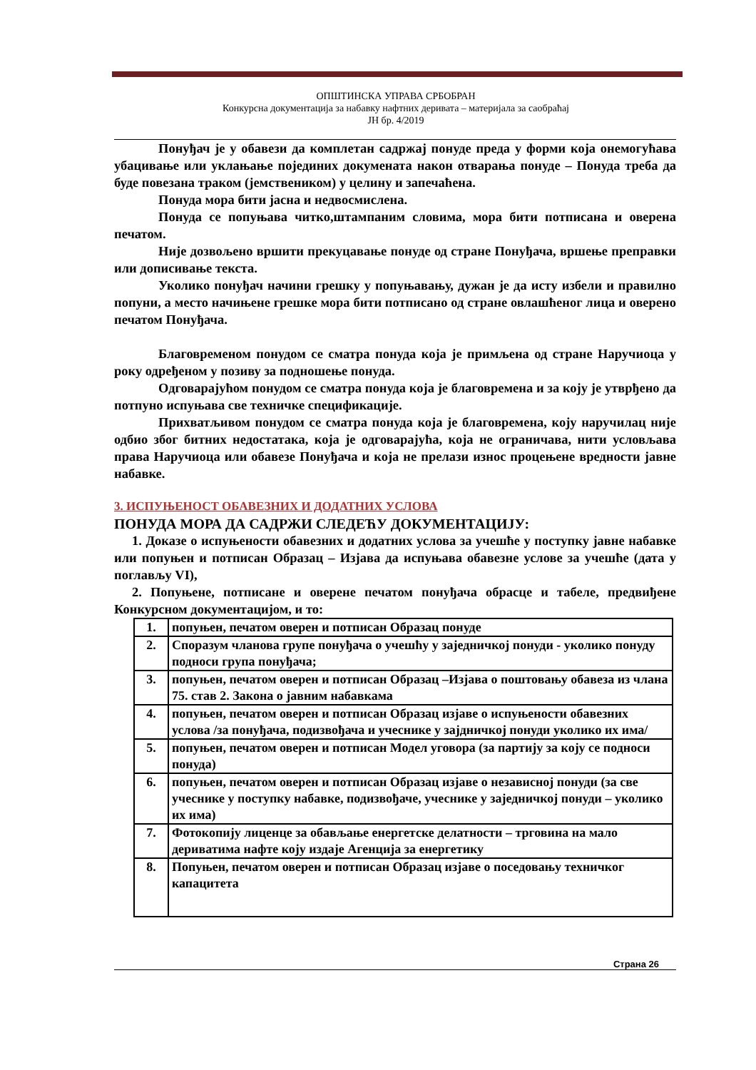ОПШТИНСКА УПРАВА СРБОБРАН
Конкурсна документација за набавку нафтних деривата – материјала за саобраћај
ЈН бр. 4/2019
Понуђач је у обавези да комплетан садржај понуде преда у форми која онемогућава убацивање или уклањање појединих докумената након отварања понуде – Понуда треба да буде повезана траком (јемствеником) у целину и запечаћена.
Понуда мора бити јасна и недвосмислена.
Понуда се попуњава читко,штампаним словима, мора бити потписана и оверена печатом.
Није дозвољено вршити прекуцавање понуде од стране Понуђача, вршење преправки или дописивање текста.
Уколико понуђач начини грешку у попуњавању, дужан је да исту избели и правилно попуни, а место начињене грешке мора бити потписано од стране овлашћеног лица и оверено печатом Понуђача.
Благовременом понудом се сматра понуда која је примљена од стране Наручиоца у року одређеном у позиву за подношење понуда.
Одговарајућом понудом се сматра понуда која је благовремена и за коју је утврђено да потпуно испуњава све техничке спецификације.
Прихватљивом понудом се сматра понуда која је благовремена, коју наручилац није одбио због битних недостатака, која је одговарајућа, која не ограничава, нити условљава права Наручиоца или обавезе Понуђача и која не прелази износ процењене вредности јавне набавке.
3. ИСПУЊЕНОСТ ОБАВЕЗНИХ И ДОДАТНИХ УСЛОВА
ПОНУДА МОРА ДА САДРЖИ СЛЕДЕЋУ ДОКУМЕНТАЦИЈУ:
1. Доказе о испуњености обавезних и додатних услова за учешће у поступку јавне набавке или попуњен и потписан Образац – Изјава да испуњава обавезне услове за учешће (дата у поглављу VI),
2. Попуњене, потписане и оверене печатом понуђача обрасце и табеле, предвиђене Конкурсном документацијом, и то:
| 1. | попуњен, печатом оверен и потписан Образац понуде |
| 2. | Споразум чланова групе понуђача о учешћу у заједничкој понуди - уколико понуду подноси група понуђача; |
| 3. | попуњен, печатом оверен и потписан Образац –Изјава о поштовању обавеза из члана 75. став 2. Закона о јавним набавкама |
| 4. | попуњен, печатом оверен и потписан Образац изјаве о испуњености обавезних услова /за понуђача, подизвођача и учеснике у зајдничкој понуди уколико их има/ |
| 5. | попуњен, печатом оверен и потписан Модел уговора (за партију за коју се подноси понуда) |
| 6. | попуњен, печатом оверен и потписан Образац изјаве о независној понуди (за све учеснике у поступку набавке, подизвођаче, учеснике у заједничкој понуди – уколико их има) |
| 7. | Фотокопију лиценце за обављање енергетске делатности – трговина на мало дериватима нафте коју издаје Агенција за енергетику |
| 8. | Попуњен, печатом оверен и потписан Образац изјаве о поседовању техничког капацитета |
Страна 26